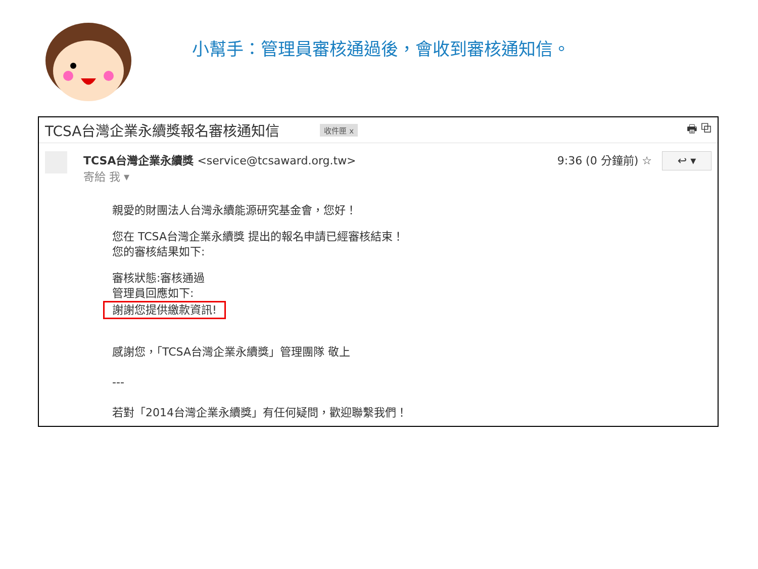小幫手：管理員審核通過後，會收到審核通知信。
TCSA台灣企業永續獎報名審核通知信
收件匣 x 🖶 ⧉
TCSA台灣企業永續獎 <service@tcsaward.org.tw>
寄給 我 ▾
9:36 (0 分鐘前) ☆
↩ ▾
親愛的財團法人台灣永續能源研究基金會，您好！
您在 TCSA台灣企業永續獎 提出的報名申請已經審核結束！
您的審核結果如下:
審核狀態:審核通過
管理員回應如下:
謝謝您提供繳款資訊!
感謝您，「TCSA台灣企業永續獎」管理團隊 敬上
---
若對「2014台灣企業永續獎」有任何疑問，歡迎聯繫我們！